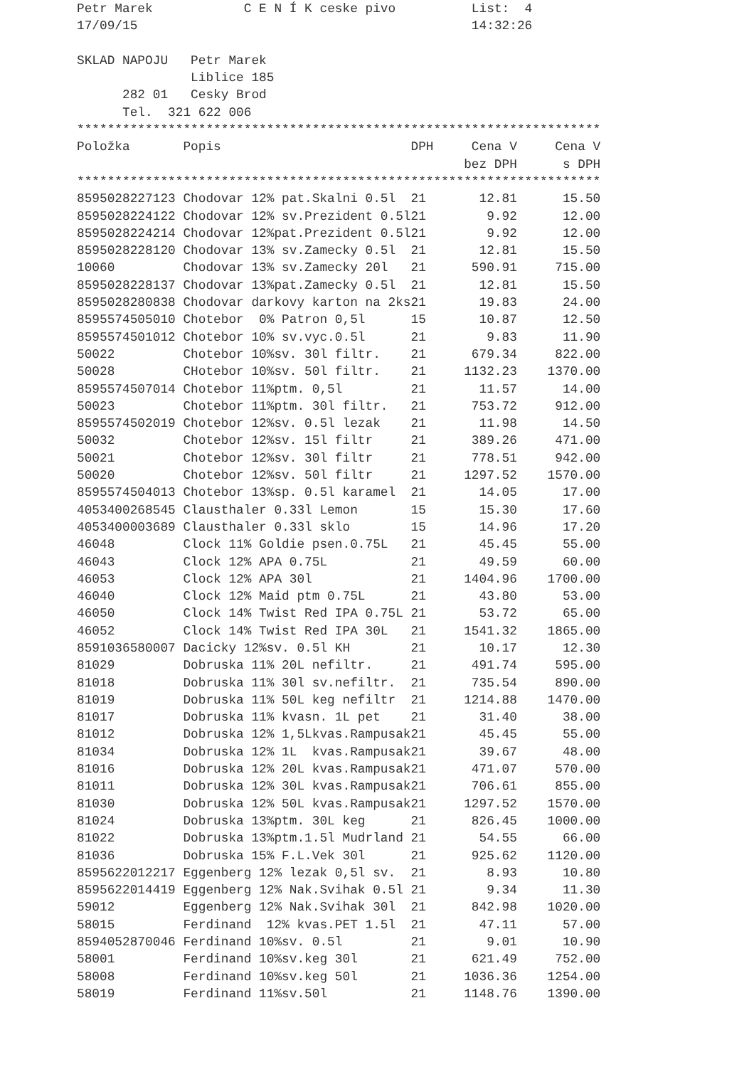Petr Marek            C E N Í K ceske pivo          List:  4
17/09/15                                            14:32:26

SKLAD NAPOJU   Petr Marek
               Liblice 185
      282 01   Cesky Brod
      Tel.  321 622 006
*********************************************************************
| Položka | Popis | DPH | Cena V bez DPH | Cena V s DPH |
| --- | --- | --- | --- | --- |
| ********************************************************************* | | | | |
| 8595028227123 | Chodovar 12% pat.Skalni 0.5l | 21 | 12.81 | 15.50 |
| 8595028224122 | Chodovar 12% sv.Prezident 0.5l | 21 | 9.92 | 12.00 |
| 8595028224214 | Chodovar 12%pat.Prezident 0.5l | 21 | 9.92 | 12.00 |
| 8595028228120 | Chodovar 13% sv.Zamecky 0.5l | 21 | 12.81 | 15.50 |
| 10060 | Chodovar 13% sv.Zamecky 20l | 21 | 590.91 | 715.00 |
| 8595028228137 | Chodovar 13%pat.Zamecky 0.5l | 21 | 12.81 | 15.50 |
| 8595028280838 | Chodovar darkovy karton na 2ks | 21 | 19.83 | 24.00 |
| 8595574505010 | Chotebor 0% Patron 0,5l | 15 | 10.87 | 12.50 |
| 8595574501012 | Chotebor 10% sv.vyc.0.5l | 21 | 9.83 | 11.90 |
| 50022 | Chotebor 10%sv. 30l filtr. | 21 | 679.34 | 822.00 |
| 50028 | CHotebor 10%sv. 50l filtr. | 21 | 1132.23 | 1370.00 |
| 8595574507014 | Chotebor 11%ptm. 0,5l | 21 | 11.57 | 14.00 |
| 50023 | Chotebor 11%ptm. 30l filtr. | 21 | 753.72 | 912.00 |
| 8595574502019 | Chotebor 12%sv. 0.5l lezak | 21 | 11.98 | 14.50 |
| 50032 | Chotebor 12%sv. 15l filtr | 21 | 389.26 | 471.00 |
| 50021 | Chotebor 12%sv. 30l filtr | 21 | 778.51 | 942.00 |
| 50020 | Chotebor 12%sv. 50l filtr | 21 | 1297.52 | 1570.00 |
| 8595574504013 | Chotebor 13%sp. 0.5l karamel | 21 | 14.05 | 17.00 |
| 4053400268545 | Clausthaler 0.33l Lemon | 15 | 15.30 | 17.60 |
| 4053400003689 | Clausthaler 0.33l sklo | 15 | 14.96 | 17.20 |
| 46048 | Clock 11% Goldie psen.0.75L | 21 | 45.45 | 55.00 |
| 46043 | Clock 12% APA 0.75L | 21 | 49.59 | 60.00 |
| 46053 | Clock 12% APA 30l | 21 | 1404.96 | 1700.00 |
| 46040 | Clock 12% Maid ptm 0.75L | 21 | 43.80 | 53.00 |
| 46050 | Clock 14% Twist Red IPA 0.75L | 21 | 53.72 | 65.00 |
| 46052 | Clock 14% Twist Red IPA 30L | 21 | 1541.32 | 1865.00 |
| 8591036580007 | Dacicky 12%sv. 0.5l KH | 21 | 10.17 | 12.30 |
| 81029 | Dobruska 11% 20L nefiltr. | 21 | 491.74 | 595.00 |
| 81018 | Dobruska 11% 30l sv.nefiltr. | 21 | 735.54 | 890.00 |
| 81019 | Dobruska 11% 50L keg nefiltr | 21 | 1214.88 | 1470.00 |
| 81017 | Dobruska 11% kvasn. 1L pet | 21 | 31.40 | 38.00 |
| 81012 | Dobruska 12% 1,5Lkvas.Rampusak | 21 | 45.45 | 55.00 |
| 81034 | Dobruska 12% 1L kvas.Rampusak | 21 | 39.67 | 48.00 |
| 81016 | Dobruska 12% 20L kvas.Rampusak | 21 | 471.07 | 570.00 |
| 81011 | Dobruska 12% 30L kvas.Rampusak | 21 | 706.61 | 855.00 |
| 81030 | Dobruska 12% 50L kvas.Rampusak | 21 | 1297.52 | 1570.00 |
| 81024 | Dobruska 13%ptm. 30L keg | 21 | 826.45 | 1000.00 |
| 81022 | Dobruska 13%ptm.1.5l Mudrland | 21 | 54.55 | 66.00 |
| 81036 | Dobruska 15% F.L.Vek 30l | 21 | 925.62 | 1120.00 |
| 8595622012217 | Eggenberg 12% lezak 0,5l sv. | 21 | 8.93 | 10.80 |
| 8595622014419 | Eggenberg 12% Nak.Svihak 0.5l | 21 | 9.34 | 11.30 |
| 59012 | Eggenberg 12% Nak.Svihak 30l | 21 | 842.98 | 1020.00 |
| 58015 | Ferdinand 12% kvas.PET 1.5l | 21 | 47.11 | 57.00 |
| 8594052870046 | Ferdinand 10%sv. 0.5l | 21 | 9.01 | 10.90 |
| 58001 | Ferdinand 10%sv.keg 30l | 21 | 621.49 | 752.00 |
| 58008 | Ferdinand 10%sv.keg 50l | 21 | 1036.36 | 1254.00 |
| 58019 | Ferdinand 11%sv.50l | 21 | 1148.76 | 1390.00 |